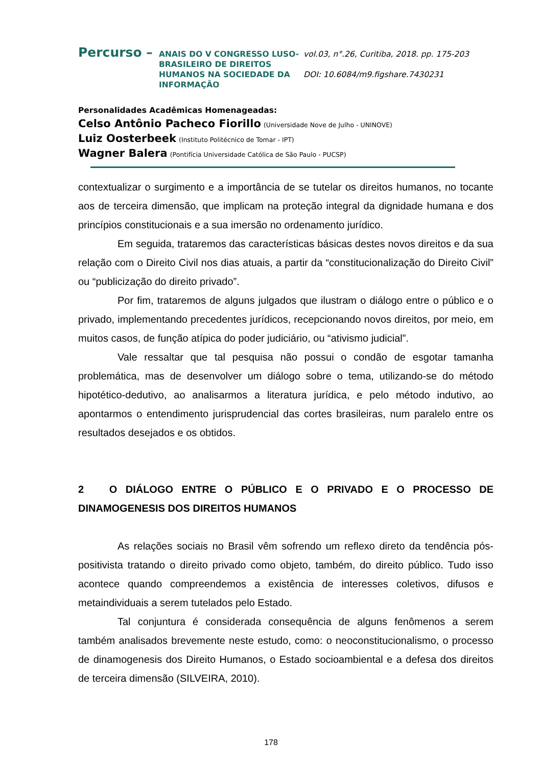Percurso –
ANAIS DO V CONGRESSO LUSO-BRASILEIRO DE DIREITOS HUMANOS NA SOCIEDADE DA INFORMAÇÃO
vol.03, n°.26, Curitiba, 2018. pp. 175-203
DOI: 10.6084/m9.figshare.7430231
Personalidades Acadêmicas Homenageadas:
Celso Antônio Pacheco Fiorillo (Universidade Nove de Julho - UNINOVE)
Luiz Oosterbeek (Instituto Politécnico de Tomar - IPT)
Wagner Balera (Pontifícia Universidade Católica de São Paulo - PUCSP)
contextualizar o surgimento e a importância de se tutelar os direitos humanos, no tocante aos de terceira dimensão, que implicam na proteção integral da dignidade humana e dos princípios constitucionais e a sua imersão no ordenamento jurídico.
Em seguida, trataremos das características básicas destes novos direitos e da sua relação com o Direito Civil nos dias atuais, a partir da “constitucionalização do Direito Civil” ou “publicização do direito privado”.
Por fim, trataremos de alguns julgados que ilustram o diálogo entre o público e o privado, implementando precedentes jurídicos, recepcionando novos direitos, por meio, em muitos casos, de função atípica do poder judiciário, ou “ativismo judicial”.
Vale ressaltar que tal pesquisa não possui o condão de esgotar tamanha problemática, mas de desenvolver um diálogo sobre o tema, utilizando-se do método hipotético-dedutivo, ao analisarmos a literatura jurídica, e pelo método indutivo, ao apontarmos o entendimento jurisprudencial das cortes brasileiras, num paralelo entre os resultados desejados e os obtidos.
2 O DIÁLOGO ENTRE O PÚBLICO E O PRIVADO E O PROCESSO DE DINAMOGENESIS DOS DIREITOS HUMANOS
As relações sociais no Brasil vêm sofrendo um reflexo direto da tendência pós-positivista tratando o direito privado como objeto, também, do direito público. Tudo isso acontece quando compreendemos a existência de interesses coletivos, difusos e metaindividuais a serem tutelados pelo Estado.
Tal conjuntura é considerada consequência de alguns fenômenos a serem também analisados brevemente neste estudo, como: o neoconstitucionalismo, o processo de dinamogenesis dos Direito Humanos, o Estado socioambiental e a defesa dos direitos de terceira dimensão (SILVEIRA, 2010).
178